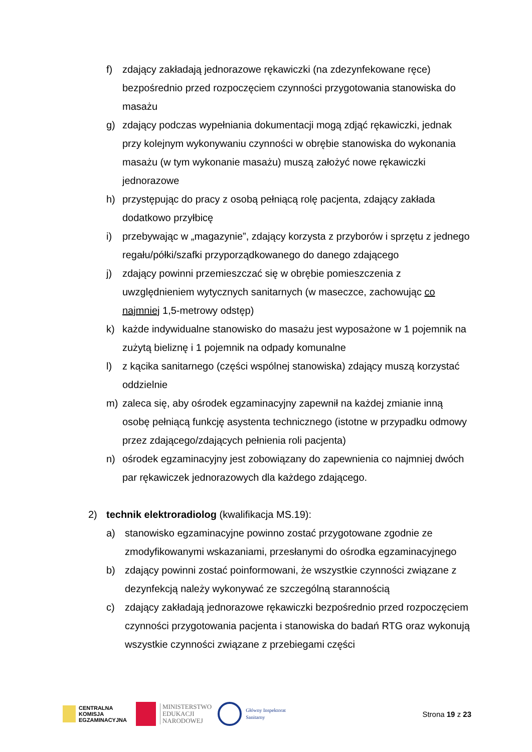f) zdający zakładają jednorazowe rękawiczki (na zdezynfekowane ręce) bezpośrednio przed rozpoczęciem czynności przygotowania stanowiska do masażu
g) zdający podczas wypełniania dokumentacji mogą zdjąć rękawiczki, jednak przy kolejnym wykonywaniu czynności w obrębie stanowiska do wykonania masażu (w tym wykonanie masażu) muszą założyć nowe rękawiczki jednorazowe
h) przystępując do pracy z osobą pełniącą rolę pacjenta, zdający zakłada dodatkowo przyłbicę
i) przebywając w „magazynie”, zdający korzysta z przyborów i sprzętu z jednego regału/półki/szafki przyporządkowanego do danego zdającego
j) zdający powinni przemieszczać się w obrębie pomieszczenia z uwzględnieniem wytycznych sanitarnych (w maseczce, zachowując co najmniej 1,5-metrowy odstęp)
k) każde indywidualne stanowisko do masażu jest wyposażone w 1 pojemnik na zużytą bieliznę i 1 pojemnik na odpady komunalne
l) z kącika sanitarnego (części wspólnej stanowiska) zdający muszą korzystać oddzielnie
m) zaleca się, aby ośrodek egzaminacyjny zapewnił na każdej zmianie inną osobę pełniącą funkcję asystenta technicznego (istotne w przypadku odmowy przez zdającego/zdających pełnienia roli pacjenta)
n) ośrodek egzaminacyjny jest zobowiązany do zapewnienia co najmniej dwóch par rękawiczek jednorazowych dla każdego zdającego.
2) technik elektroradiolog (kwalifikacja MS.19):
a) stanowisko egzaminacyjne powinno zostać przygotowane zgodnie ze zmodyfikowanymi wskazaniami, przesłanymi do ośrodka egzaminacyjnego
b) zdający powinni zostać poinformowani, że wszystkie czynności związane z dezynfekcją należy wykonywać ze szczególną starannością
c) zdający zakładają jednorazowe rękawiczki bezpośrednio przed rozpoczęciem czynności przygotowania pacjenta i stanowiska do badań RTG oraz wykonują wszystkie czynności związane z przebiegami części
CENTRALNA
KOMISJA
EGZAMINACYJNA
MINISTERSTWO
EDUKACJI
NARODOWEJ
Główny Inspektorat
Sanitarny
Strona 19 z 23